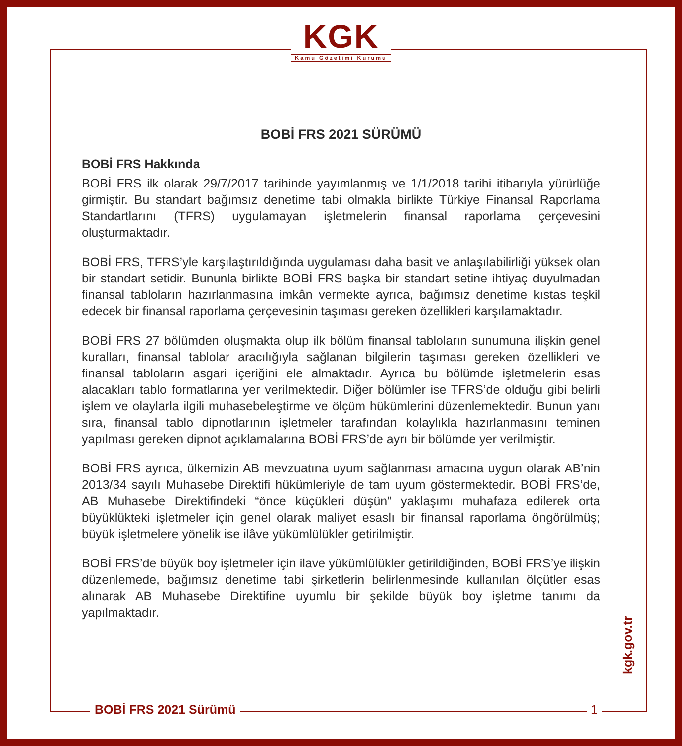KGK
Kamu Gözetimi Kurumu
BOBİ FRS 2021 SÜRÜMÜ
BOBİ FRS Hakkında
BOBİ FRS ilk olarak 29/7/2017 tarihinde yayımlanmış ve 1/1/2018 tarihi itibarıyla yürürlüğe girmiştir. Bu standart bağımsız denetime tabi olmakla birlikte Türkiye Finansal Raporlama Standartlarını (TFRS) uygulamayan işletmelerin finansal raporlama çerçevesini oluşturmaktadır.
BOBİ FRS, TFRS’yle karşılaştırıldığında uygulaması daha basit ve anlaşılabilirliği yüksek olan bir standart setidir. Bununla birlikte BOBİ FRS başka bir standart setine ihtiyaç duyulmadan finansal tabloların hazırlanmasına imkân vermekte ayrıca, bağımsız denetime kıstas teşkil edecek bir finansal raporlama çerçevesinin taşıması gereken özellikleri karşılamaktadır.
BOBİ FRS 27 bölümden oluşmakta olup ilk bölüm finansal tabloların sunumuna ilişkin genel kuralları, finansal tablolar aracılığıyla sağlanan bilgilerin taşıması gereken özellikleri ve finansal tabloların asgari içeriğini ele almaktadır. Ayrıca bu bölümde işletmelerin esas alacakları tablo formatlarına yer verilmektedir. Diğer bölümler ise TFRS’de olduğu gibi belirli işlem ve olaylarla ilgili muhasebeleştirme ve ölçüm hükümlerini düzenlemektedir. Bunun yanı sıra, finansal tablo dipnotlarının işletmeler tarafından kolaylıkla hazırlanmasını teminen yapılması gereken dipnot açıklamalarına BOBİ FRS’de ayrı bir bölümde yer verilmiştir.
BOBİ FRS ayrıca, ülkemizin AB mevzuatına uyum sağlanması amacına uygun olarak AB’nin 2013/34 sayılı Muhasebe Direktifi hükümleriyle de tam uyum göstermektedir. BOBİ FRS’de, AB Muhasebe Direktifindeki “önce küçükleri düşün” yaklaşımı muhafaza edilerek orta büyüklükteki işletmeler için genel olarak maliyet esaslı bir finansal raporlama öngörülmüş; büyük işletmelere yönelik ise ilâve yükümlülükler getirilmiştir.
BOBİ FRS’de büyük boy işletmeler için ilave yükümlülükler getirildiğinden, BOBİ FRS’ye ilişkin düzenlemede, bağımsız denetime tabi şirketlerin belirlenmesinde kullanılan ölçütler esas alınarak AB Muhasebe Direktifine uyumlu bir şekilde büyük boy işletme tanımı da yapılmaktadır.
BOBİ FRS 2021 Sürümü 1
kgk.gov.tr